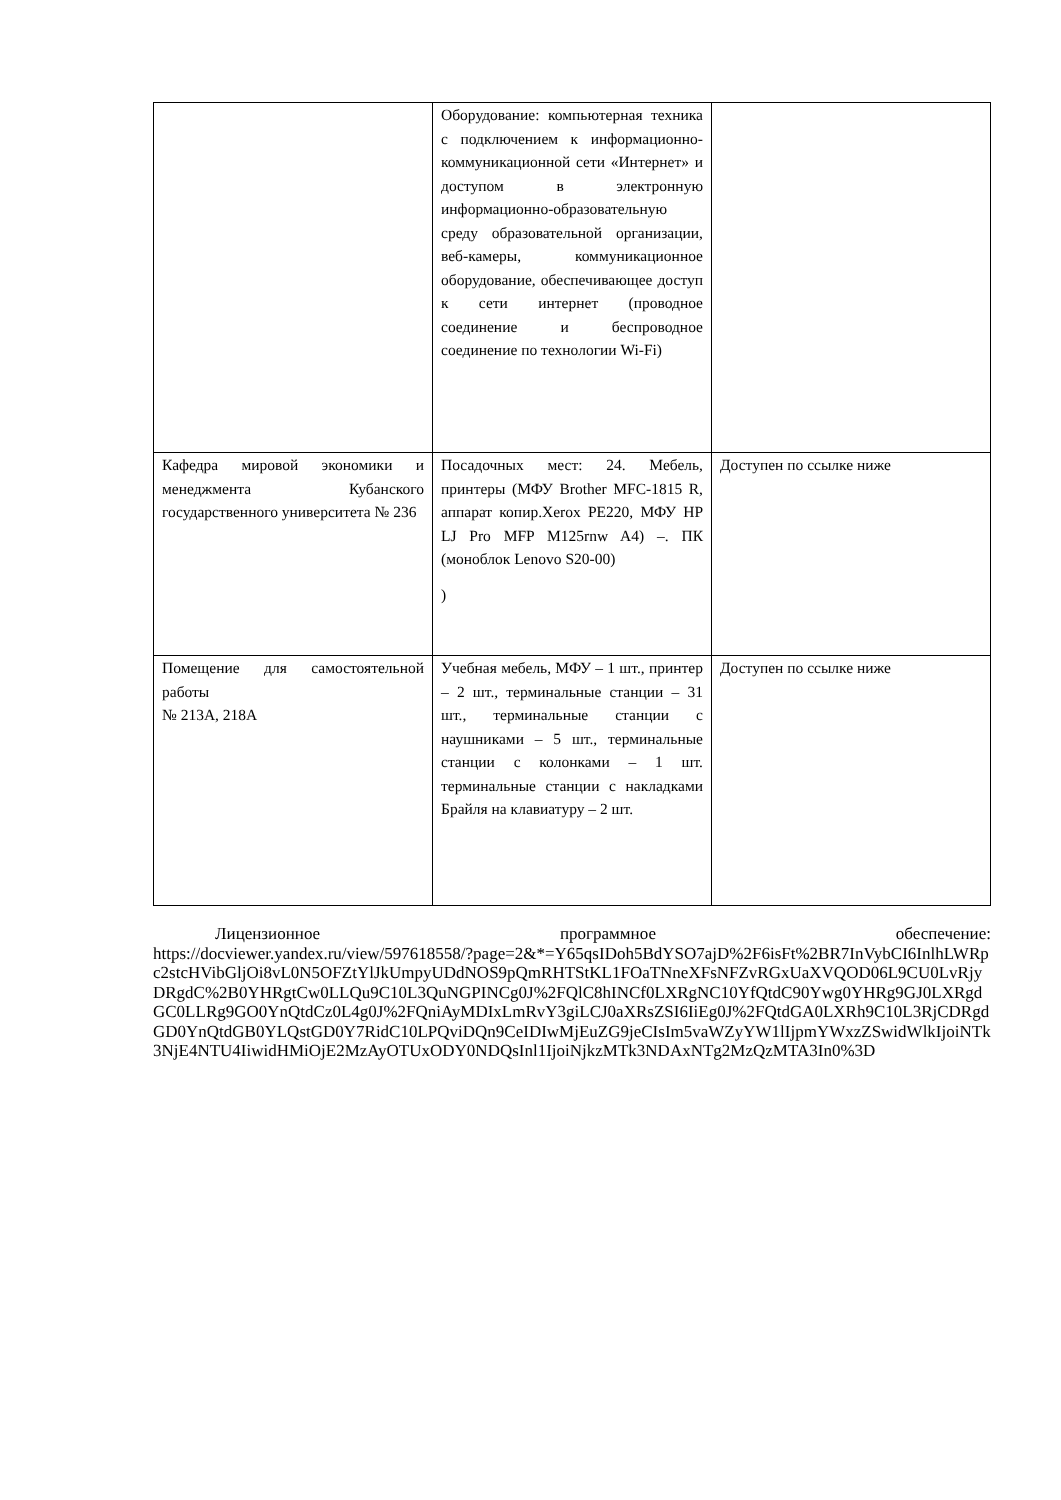| | Оборудование: компьютерная техника с подключением к информационно-коммуникационной сети «Интернет» и доступом в электронную информационно-образовательную среду образовательной организации, веб-камеры, коммуникационное оборудование, обеспечивающее доступ к сети интернет (проводное соединение и беспроводное соединение по технологии Wi-Fi) | |
| Кафедра мировой экономики и менеджмента Кубанского государственного университета № 236 | Посадочных мест: 24. Мебель, принтеры (МФУ Brother MFC-1815 R, аппарат копир.Xerox PE220, МФУ HP LJ Pro MFP M125rnw A4) –. ПК (моноблок Lenovo S20-00) ) | Доступен по ссылке ниже |
| Помещение для самостоятельной работы № 213А, 218А | Учебная мебель, МФУ – 1 шт., принтер – 2 шт., терминальные станции – 31 шт., терминальные станции с наушниками – 5 шт., терминальные станции с колонками – 1 шт. терминальные станции с накладками Брайля на клавиатуру – 2 шт. | Доступен по ссылке ниже |
Лицензионное программное обеспечение:
https://docviewer.yandex.ru/view/597618558/?page=2&*=Y65qsIDoh5BdYSO7ajD%2F6isFt%2BR7InVybCI6InlhLWRpc2stcHVibGljOi8vL0N5OFZtYlJkUmpyUDdNOS9pQmRHTStKL1FOaTNneXFsNFZvRGxUaXVQOD06L9CU0LvRjyDRgdC%2B0YHRgtCw0LLQu9C10L3QuNGPINCg0J%2FQlC8hINCf0LXRgNC10YfQtdC90Ywg0YHRg9GJ0LXRgdGC0LLRg9GO0YnQtdCz0L4g0J%2FQniAyMDIxLmRvY3giLCJ0aXRsZSI6IiEg0J%2FQtdGA0LXRh9C10L3RjCDRgdGD0YnQtdGB0YLQstGD0Y7RidC10LPQviDQn9CeIDIwMjEuZG9jeCIsIm5vaWZyYW1lIjpmYWxzZSwidWlkIjoiNTk3NjE4NTU4IiwidHMiOjE2MzAyOTUxODY0NDQsInl1IjoiNjkzMTk3NDAxNTg2MzQzMTA3In0%3D